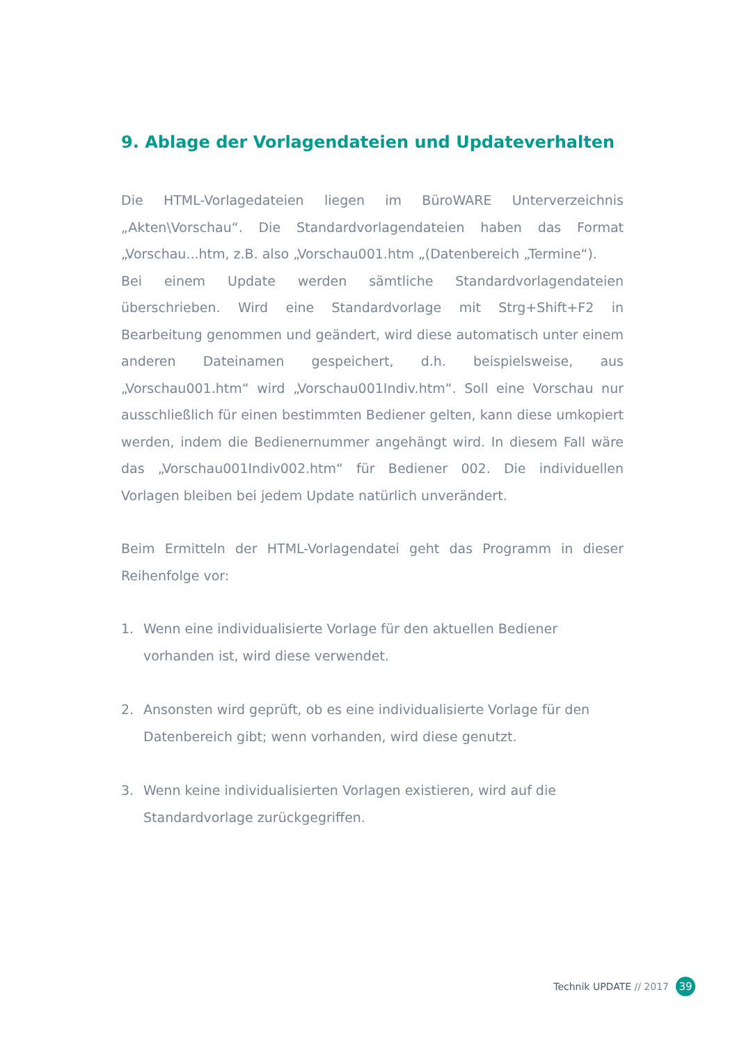9. Ablage der Vorlagendateien und Updateverhalten
Die HTML-Vorlagedateien liegen im BüroWARE Unterverzeichnis „Akten\Vorschau“. Die Standardvorlagendateien haben das Format „Vorschau...htm, z.B. also „Vorschau001.htm „(Datenbereich „Termine“).
Bei einem Update werden sämtliche Standardvorlagendateien überschrieben. Wird eine Standardvorlage mit Strg+Shift+F2 in Bearbeitung genommen und geändert, wird diese automatisch unter einem anderen Dateinamen gespeichert, d.h. beispielsweise, aus „Vorschau001.htm“ wird „Vorschau001Indiv.htm“. Soll eine Vorschau nur ausschließlich für einen bestimmten Bediener gelten, kann diese umkopiert werden, indem die Bedienernummer angehängt wird. In diesem Fall wäre das „Vorschau001Indiv002.htm“ für Bediener 002. Die individuellen Vorlagen bleiben bei jedem Update natürlich unverändert.
Beim Ermitteln der HTML-Vorlagendatei geht das Programm in dieser Reihenfolge vor:
1. Wenn eine individualisierte Vorlage für den aktuellen Bediener vorhanden ist, wird diese verwendet.
2. Ansonsten wird geprüft, ob es eine individualisierte Vorlage für den Datenbereich gibt; wenn vorhanden, wird diese genutzt.
3. Wenn keine individualisierten Vorlagen existieren, wird auf die Standardvorlage zurückgegriffen.
Technik UPDATE // 2017
39